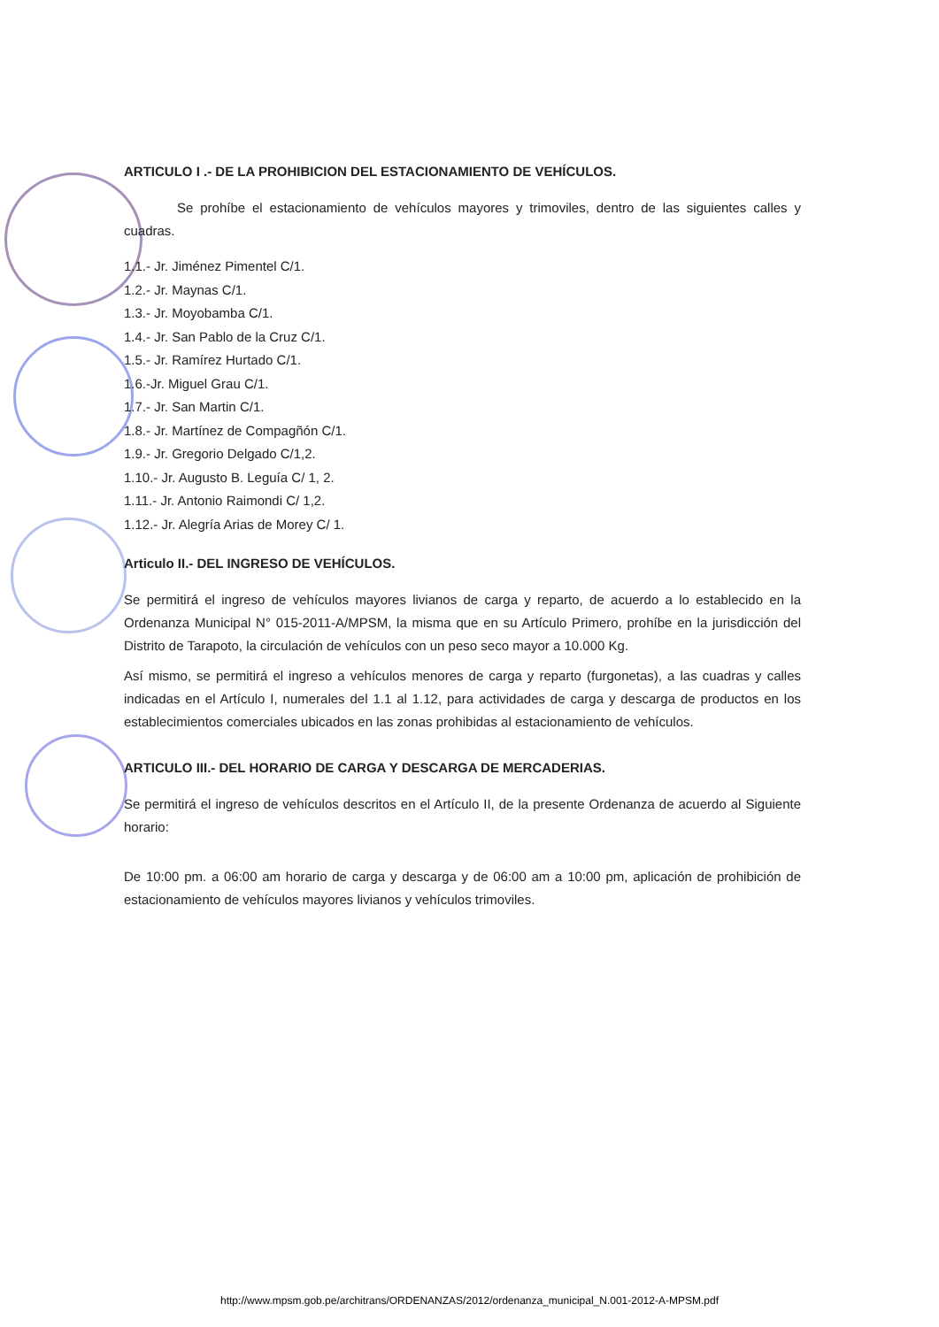ARTICULO I .- DE LA PROHIBICION DEL ESTACIONAMIENTO DE VEHÍCULOS.
Se prohíbe el estacionamiento de vehículos mayores y trimoviles, dentro de las siguientes calles y cuadras.
1.1.- Jr. Jiménez Pimentel C/1.
1.2.- Jr. Maynas C/1.
1.3.- Jr. Moyobamba C/1.
1.4.- Jr. San Pablo de la Cruz C/1.
1.5.- Jr. Ramírez Hurtado C/1.
1.6.-Jr. Miguel Grau C/1.
1.7.- Jr. San Martin C/1.
1.8.- Jr. Martínez de Compagñón C/1.
1.9.- Jr. Gregorio Delgado C/1,2.
1.10.- Jr. Augusto B. Leguía C/ 1, 2.
1.11.- Jr. Antonio Raimondi C/ 1,2.
1.12.- Jr. Alegría Arias de Morey C/ 1.
Articulo II.- DEL INGRESO DE VEHÍCULOS.
Se permitirá el ingreso de vehículos mayores livianos de carga y reparto, de acuerdo a lo establecido en la Ordenanza Municipal N° 015-2011-A/MPSM, la misma que en su Artículo Primero, prohíbe en la jurisdicción del Distrito de Tarapoto, la circulación de vehículos con un peso seco mayor a 10.000 Kg.
Así mismo, se permitirá el ingreso a vehículos menores de carga y reparto (furgonetas), a las cuadras y calles indicadas en el Artículo I, numerales del 1.1 al 1.12, para actividades de carga y descarga de productos en los establecimientos comerciales ubicados en las zonas prohibidas al estacionamiento de vehículos.
ARTICULO III.- DEL HORARIO DE CARGA Y DESCARGA DE MERCADERIAS.
Se permitirá el ingreso de vehículos descritos en el Artículo II, de la presente Ordenanza de acuerdo al Siguiente horario:
De 10:00 pm. a 06:00 am horario de carga y descarga y de 06:00 am a 10:00 pm, aplicación de prohibición de estacionamiento de vehículos mayores livianos y vehículos trimoviles.
http://www.mpsm.gob.pe/architrans/ORDENANZAS/2012/ordenanza_municipal_N.001-2012-A-MPSM.pdf